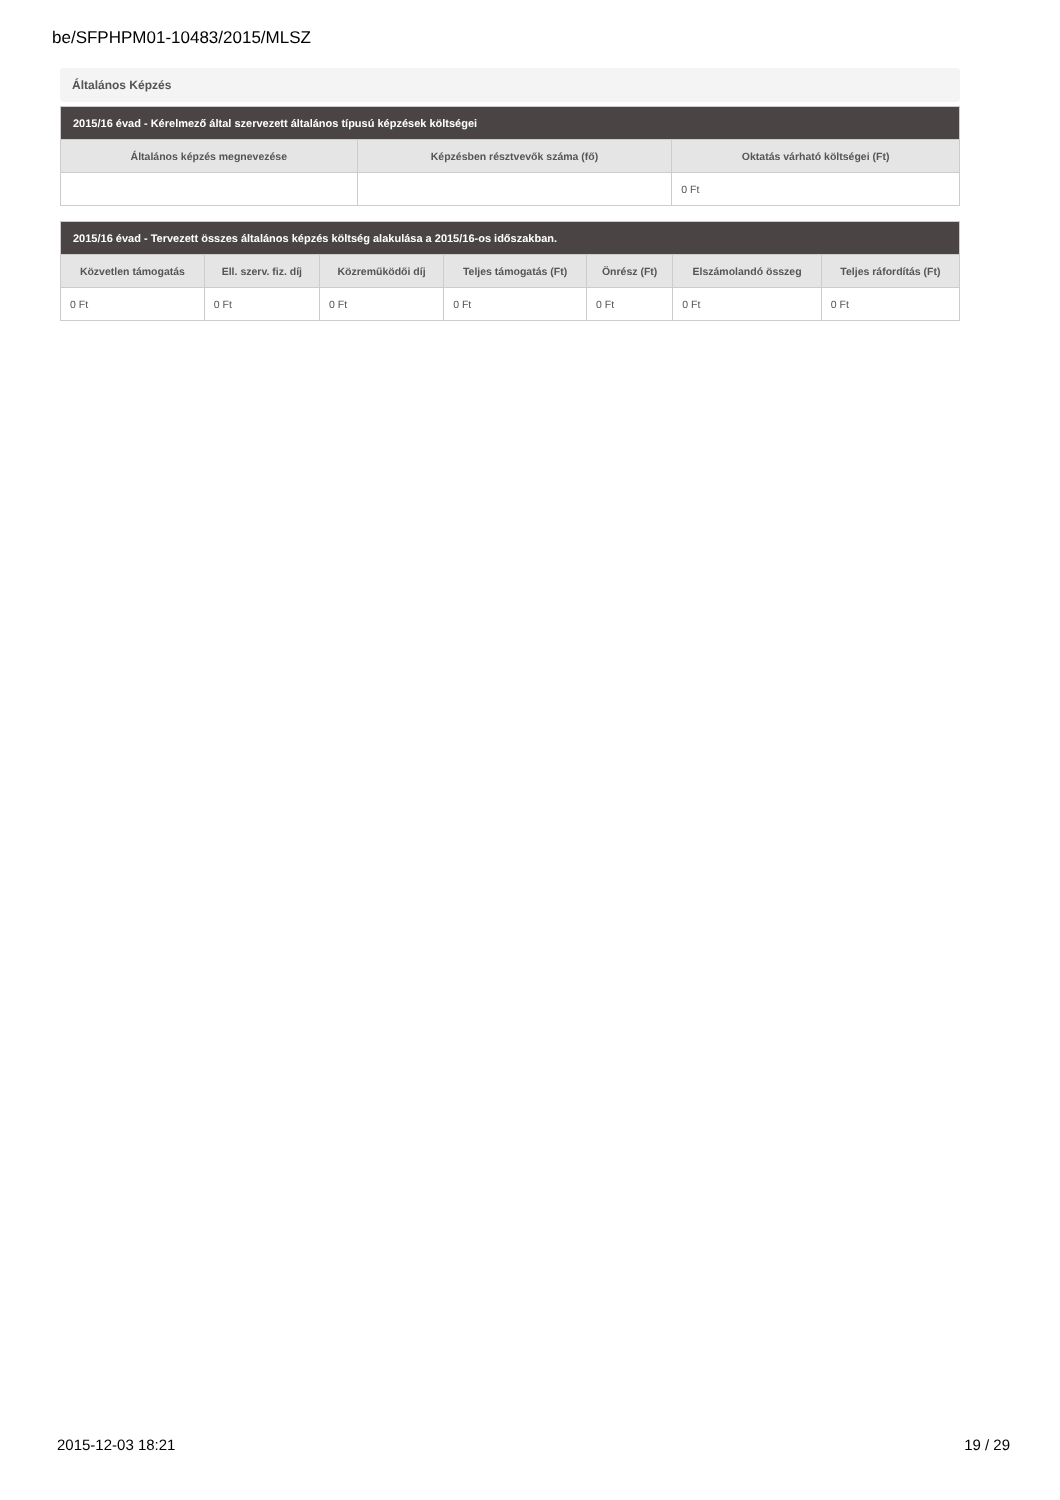be/SFPHPM01-10483/2015/MLSZ
Általános Képzés
| 2015/16 évad - Kérelmező által szervezett általános típusú képzések költségei | | |
| --- | --- | --- |
| Általános képzés megnevezése | Képzésben résztvevők száma (fő) | Oktatás várható költségei (Ft) |
| | | 0 Ft |
| 2015/16 évad - Tervezett összes általános képzés költség alakulása a 2015/16-os időszakban. | | | | | | |
| --- | --- | --- | --- | --- | --- | --- |
| Közvetlen támogatás | Ell. szerv. fiz. díj | Közreműködői díj | Teljes támogatás (Ft) | Önrész (Ft) | Elszámolandó összeg | Teljes ráfordítás (Ft) |
| 0 Ft | 0 Ft | 0 Ft | 0 Ft | 0 Ft | 0 Ft | 0 Ft |
2015-12-03 18:21 19 / 29